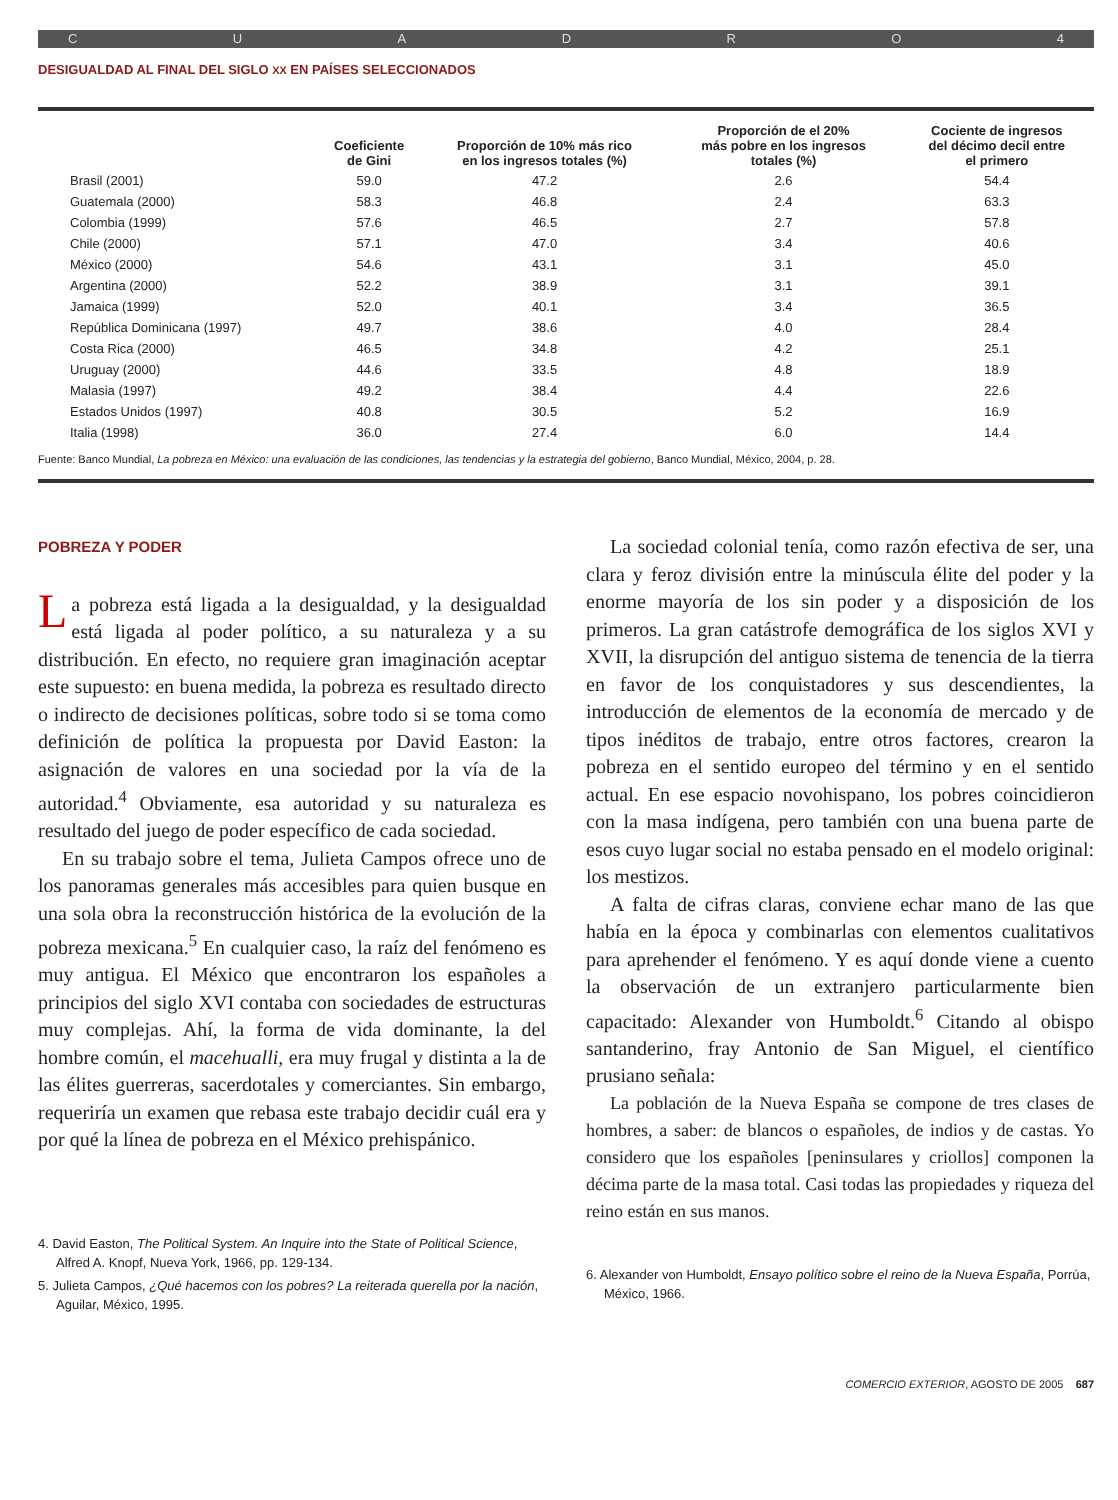CUADRO 4
DESIGUALDAD AL FINAL DEL SIGLO XX EN PAÍSES SELECCIONADOS
| | Coeficiente de Gini | Proporción de 10% más rico en los ingresos totales (%) | Proporción de el 20% más pobre en los ingresos totales (%) | Cociente de ingresos del décimo decil entre el primero |
| --- | --- | --- | --- | --- |
| Brasil (2001) | 59.0 | 47.2 | 2.6 | 54.4 |
| Guatemala (2000) | 58.3 | 46.8 | 2.4 | 63.3 |
| Colombia (1999) | 57.6 | 46.5 | 2.7 | 57.8 |
| Chile (2000) | 57.1 | 47.0 | 3.4 | 40.6 |
| México (2000) | 54.6 | 43.1 | 3.1 | 45.0 |
| Argentina (2000) | 52.2 | 38.9 | 3.1 | 39.1 |
| Jamaica (1999) | 52.0 | 40.1 | 3.4 | 36.5 |
| República Dominicana (1997) | 49.7 | 38.6 | 4.0 | 28.4 |
| Costa Rica (2000) | 46.5 | 34.8 | 4.2 | 25.1 |
| Uruguay (2000) | 44.6 | 33.5 | 4.8 | 18.9 |
| Malasia (1997) | 49.2 | 38.4 | 4.4 | 22.6 |
| Estados Unidos (1997) | 40.8 | 30.5 | 5.2 | 16.9 |
| Italia (1998) | 36.0 | 27.4 | 6.0 | 14.4 |
Fuente: Banco Mundial, La pobreza en México: una evaluación de las condiciones, las tendencias y la estrategia del gobierno, Banco Mundial, México, 2004, p. 28.
POBREZA Y PODER
La pobreza está ligada a la desigualdad, y la desigualdad está ligada al poder político, a su naturaleza y a su distribución. En efecto, no requiere gran imaginación aceptar este supuesto: en buena medida, la pobreza es resultado directo o indirecto de decisiones políticas, sobre todo si se toma como definición de política la propuesta por David Easton: la asignación de valores en una sociedad por la vía de la autoridad.<sup>4</sup> Obviamente, esa autoridad y su naturaleza es resultado del juego de poder específico de cada sociedad.
En su trabajo sobre el tema, Julieta Campos ofrece uno de los panoramas generales más accesibles para quien busque en una sola obra la reconstrucción histórica de la evolución de la pobreza mexicana.<sup>5</sup> En cualquier caso, la raíz del fenómeno es muy antigua. El México que encontraron los españoles a principios del siglo XVI contaba con sociedades de estructuras muy complejas. Ahí, la forma de vida dominante, la del hombre común, el macehualli, era muy frugal y distinta a la de las élites guerreras, sacerdotales y comerciantes. Sin embargo, requeriría un examen que rebasa este trabajo decidir cuál era y por qué la línea de pobreza en el México prehispánico.
4. David Easton, The Political System. An Inquire into the State of Political Science, Alfred A. Knopf, Nueva York, 1966, pp. 129-134.
5. Julieta Campos, ¿Qué hacemos con los pobres? La reiterada querella por la nación, Aguilar, México, 1995.
La sociedad colonial tenía, como razón efectiva de ser, una clara y feroz división entre la minúscula élite del poder y la enorme mayoría de los sin poder y a disposición de los primeros. La gran catástrofe demográfica de los siglos XVI y XVII, la disrupción del antiguo sistema de tenencia de la tierra en favor de los conquistadores y sus descendientes, la introducción de elementos de la economía de mercado y de tipos inéditos de trabajo, entre otros factores, crearon la pobreza en el sentido europeo del término y en el sentido actual. En ese espacio novohispano, los pobres coincidieron con la masa indígena, pero también con una buena parte de esos cuyo lugar social no estaba pensado en el modelo original: los mestizos.
A falta de cifras claras, conviene echar mano de las que había en la época y combinarlas con elementos cualitativos para aprehender el fenómeno. Y es aquí donde viene a cuento la observación de un extranjero particularmente bien capacitado: Alexander von Humboldt.<sup>6</sup> Citando al obispo santanderino, fray Antonio de San Miguel, el científico prusiano señala:
La población de la Nueva España se compone de tres clases de hombres, a saber: de blancos o españoles, de indios y de castas. Yo considero que los españoles [peninsulares y criollos] componen la décima parte de la masa total. Casi todas las propiedades y riqueza del reino están en sus manos.
6. Alexander von Humboldt, Ensayo político sobre el reino de la Nueva España, Porrúa, México, 1966.
COMERCIO EXTERIOR, AGOSTO DE 2005 687